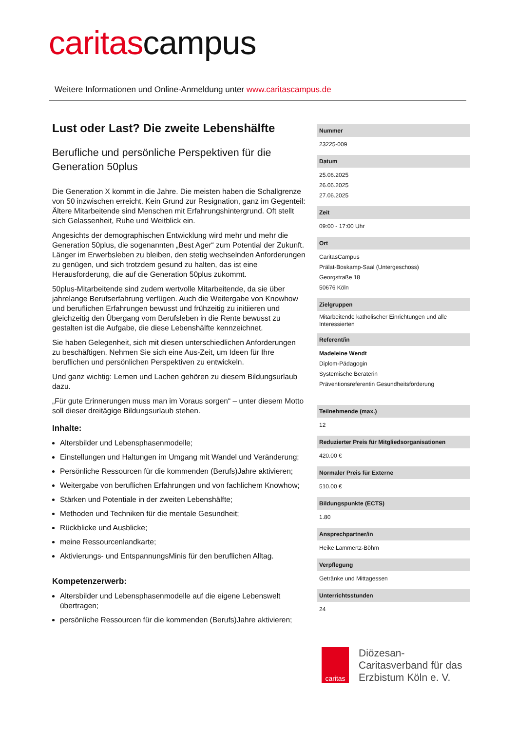caritascampus
Weitere Informationen und Online-Anmeldung unter www.caritascampus.de
Lust oder Last? Die zweite Lebenshälfte
Berufliche und persönliche Perspektiven für die Generation 50plus
Die Generation X kommt in die Jahre. Die meisten haben die Schallgrenze von 50 inzwischen erreicht. Kein Grund zur Resignation, ganz im Gegenteil: Ältere Mitarbeitende sind Menschen mit Erfahrungshintergrund. Oft stellt sich Gelassenheit, Ruhe und Weitblick ein.
Angesichts der demographischen Entwicklung wird mehr und mehr die Generation 50plus, die sogenannten „Best Ager“ zum Potential der Zukunft. Länger im Erwerbsleben zu bleiben, den stetig wechselnden Anforderungen zu genügen, und sich trotzdem gesund zu halten, das ist eine Herausforderung, die auf die Generation 50plus zukommt.
50plus-Mitarbeitende sind zudem wertvolle Mitarbeitende, da sie über jahrelange Berufserfahrung verfügen. Auch die Weitergabe von Knowhow und beruflichen Erfahrungen bewusst und frühzeitig zu initiieren und gleichzeitig den Übergang vom Berufsleben in die Rente bewusst zu gestalten ist die Aufgabe, die diese Lebenshälfte kennzeichnet.
Sie haben Gelegenheit, sich mit diesen unterschiedlichen Anforderungen zu beschäftigen. Nehmen Sie sich eine Aus-Zeit, um Ideen für Ihre beruflichen und persönlichen Perspektiven zu entwickeln.
Und ganz wichtig: Lernen und Lachen gehören zu diesem Bildungsurlaub dazu.
„Für gute Erinnerungen muss man im Voraus sorgen“ – unter diesem Motto soll dieser dreitägige Bildungsurlaub stehen.
Inhalte:
Altersbilder und Lebensphasenmodelle;
Einstellungen und Haltungen im Umgang mit Wandel und Veränderung;
Persönliche Ressourcen für die kommenden (Berufs)Jahre aktivieren;
Weitergabe von beruflichen Erfahrungen und von fachlichem Knowhow;
Stärken und Potentiale in der zweiten Lebenshälfte;
Methoden und Techniken für die mentale Gesundheit;
Rückblicke und Ausblicke;
meine Ressourcenlandkarte;
Aktivierungs- und EntspannungsMinis für den beruflichen Alltag.
Kompetenzerwerb:
Altersbilder und Lebensphasenmodelle auf die eigene Lebenswelt übertragen;
persönliche Ressourcen für die kommenden (Berufs)Jahre aktivieren;
Nummer
23225-009
Datum
25.06.2025
26.06.2025
27.06.2025
Zeit
09:00 - 17:00 Uhr
Ort
CaritasCampus
Prälat-Boskamp-Saal (Untergeschoss)
Georgstraße 18
50676 Köln
Zielgruppen
Mitarbeitende katholischer Einrichtungen und alle Interessierten
Referent/in
Madeleine Wendt
Diplom-Pädagogin
Systemische Beraterin
Präventionsreferentin Gesundheitsförderung
Teilnehmende (max.)
12
Reduzierter Preis für Mitgliedsorganisationen
420.00 €
Normaler Preis für Externe
510.00 €
Bildungspunkte (ECTS)
1.80
Ansprechpartner/in
Heike Lammertz-Böhm
Verpflegung
Getränke und Mittagessen
Unterrichtsstunden
24
caritas
Diözesan-
Caritasverband für das
Erzbistum Köln e. V.